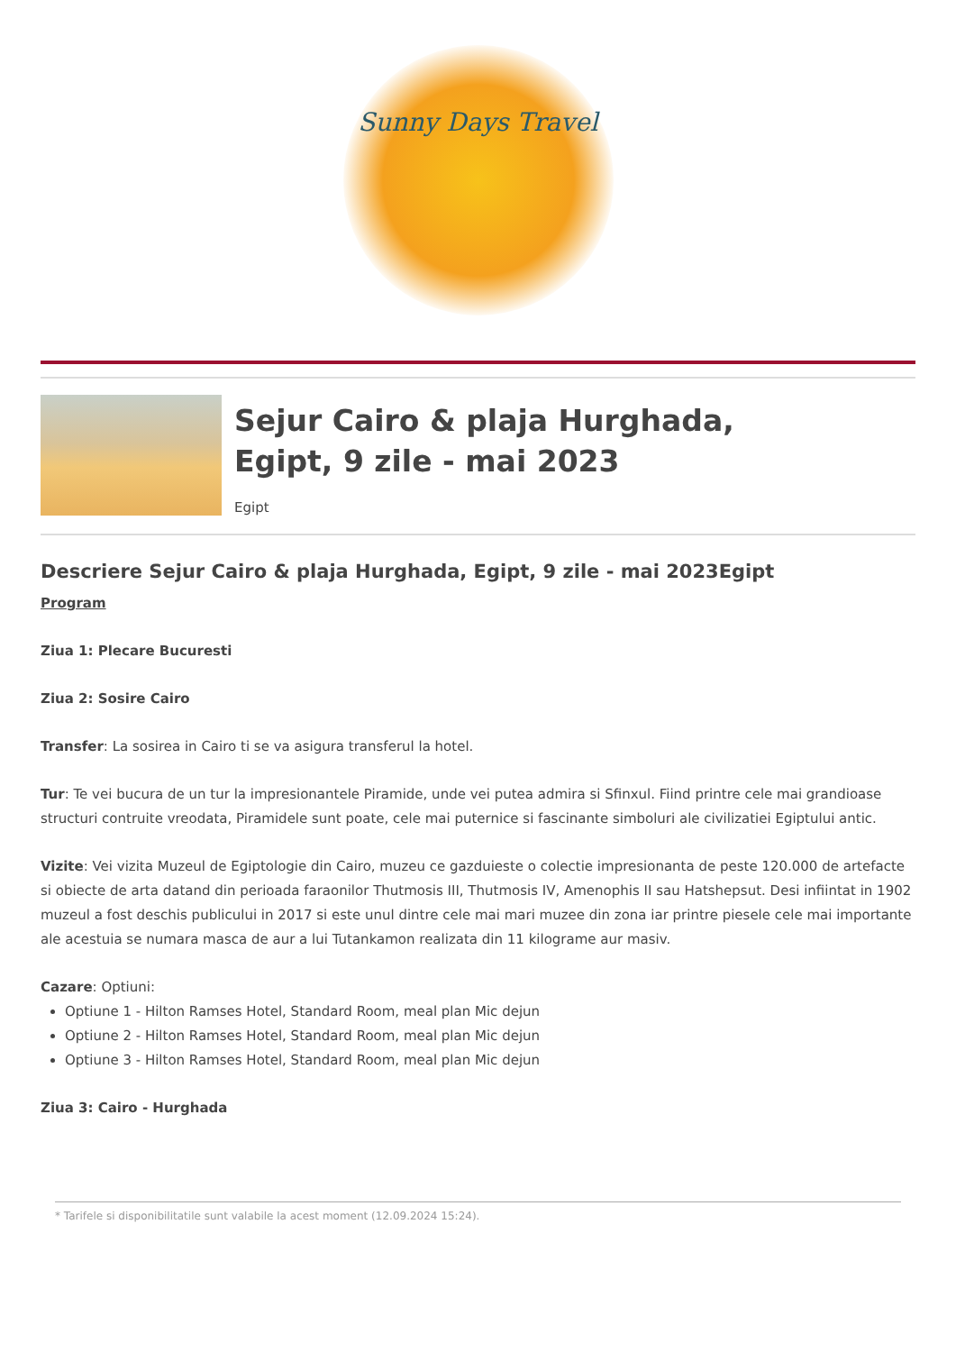Sunny Days Travel
Sejur Cairo & plaja Hurghada,
Egipt, 9 zile - mai 2023
Egipt
Descriere Sejur Cairo & plaja Hurghada, Egipt, 9 zile - mai 2023Egipt
Program
Ziua 1: Plecare Bucuresti
Ziua 2: Sosire Cairo
Transfer: La sosirea in Cairo ti se va asigura transferul la hotel.
Tur: Te vei bucura de un tur la impresionantele Piramide, unde vei putea admira si Sfinxul. Fiind printre cele mai grandioase structuri contruite vreodata, Piramidele sunt poate, cele mai puternice si fascinante simboluri ale civilizatiei Egiptului antic.
Vizite: Vei vizita Muzeul de Egiptologie din Cairo, muzeu ce gazduieste o colectie impresionanta de peste 120.000 de artefacte si obiecte de arta datand din perioada faraonilor Thutmosis III, Thutmosis IV, Amenophis II sau Hatshepsut. Desi infiintat in 1902 muzeul a fost deschis publicului in 2017 si este unul dintre cele mai mari muzee din zona iar printre piesele cele mai importante ale acestuia se numara masca de aur a lui Tutankamon realizata din 11 kilograme aur masiv.
Cazare: Optiuni:
Optiune 1 - Hilton Ramses Hotel, Standard Room, meal plan Mic dejun
Optiune 2 - Hilton Ramses Hotel, Standard Room, meal plan Mic dejun
Optiune 3 - Hilton Ramses Hotel, Standard Room, meal plan Mic dejun
Ziua 3: Cairo - Hurghada
* Tarifele si disponibilitatile sunt valabile la acest moment (12.09.2024 15:24).